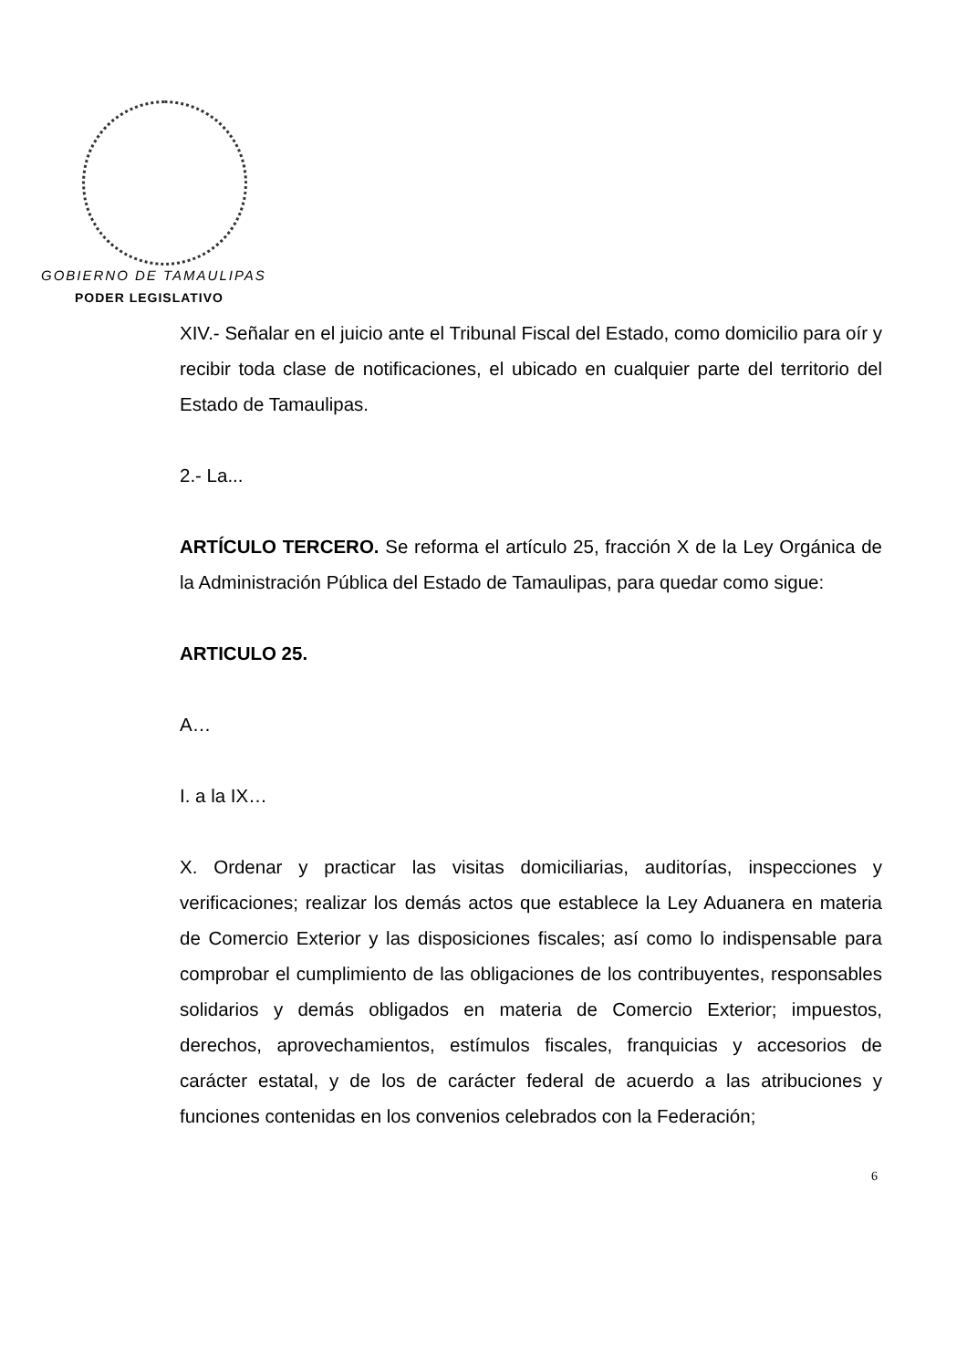GOBIERNO DE TAMAULIPAS
PODER LEGISLATIVO
XIV.- Señalar en el juicio ante el Tribunal Fiscal del Estado, como domicilio para oír y recibir toda clase de notificaciones, el ubicado en cualquier parte del territorio del Estado de Tamaulipas.
2.- La...
ARTÍCULO TERCERO. Se reforma el artículo 25, fracción X de la Ley Orgánica de la Administración Pública del Estado de Tamaulipas, para quedar como sigue:
ARTICULO 25.
A…
I. a la IX…
X. Ordenar y practicar las visitas domiciliarias, auditorías, inspecciones y verificaciones; realizar los demás actos que establece la Ley Aduanera en materia de Comercio Exterior y las disposiciones fiscales; así como lo indispensable para comprobar el cumplimiento de las obligaciones de los contribuyentes, responsables solidarios y demás obligados en materia de Comercio Exterior; impuestos, derechos, aprovechamientos, estímulos fiscales, franquicias y accesorios de carácter estatal, y de los de carácter federal de acuerdo a las atribuciones y funciones contenidas en los convenios celebrados con la Federación;
6